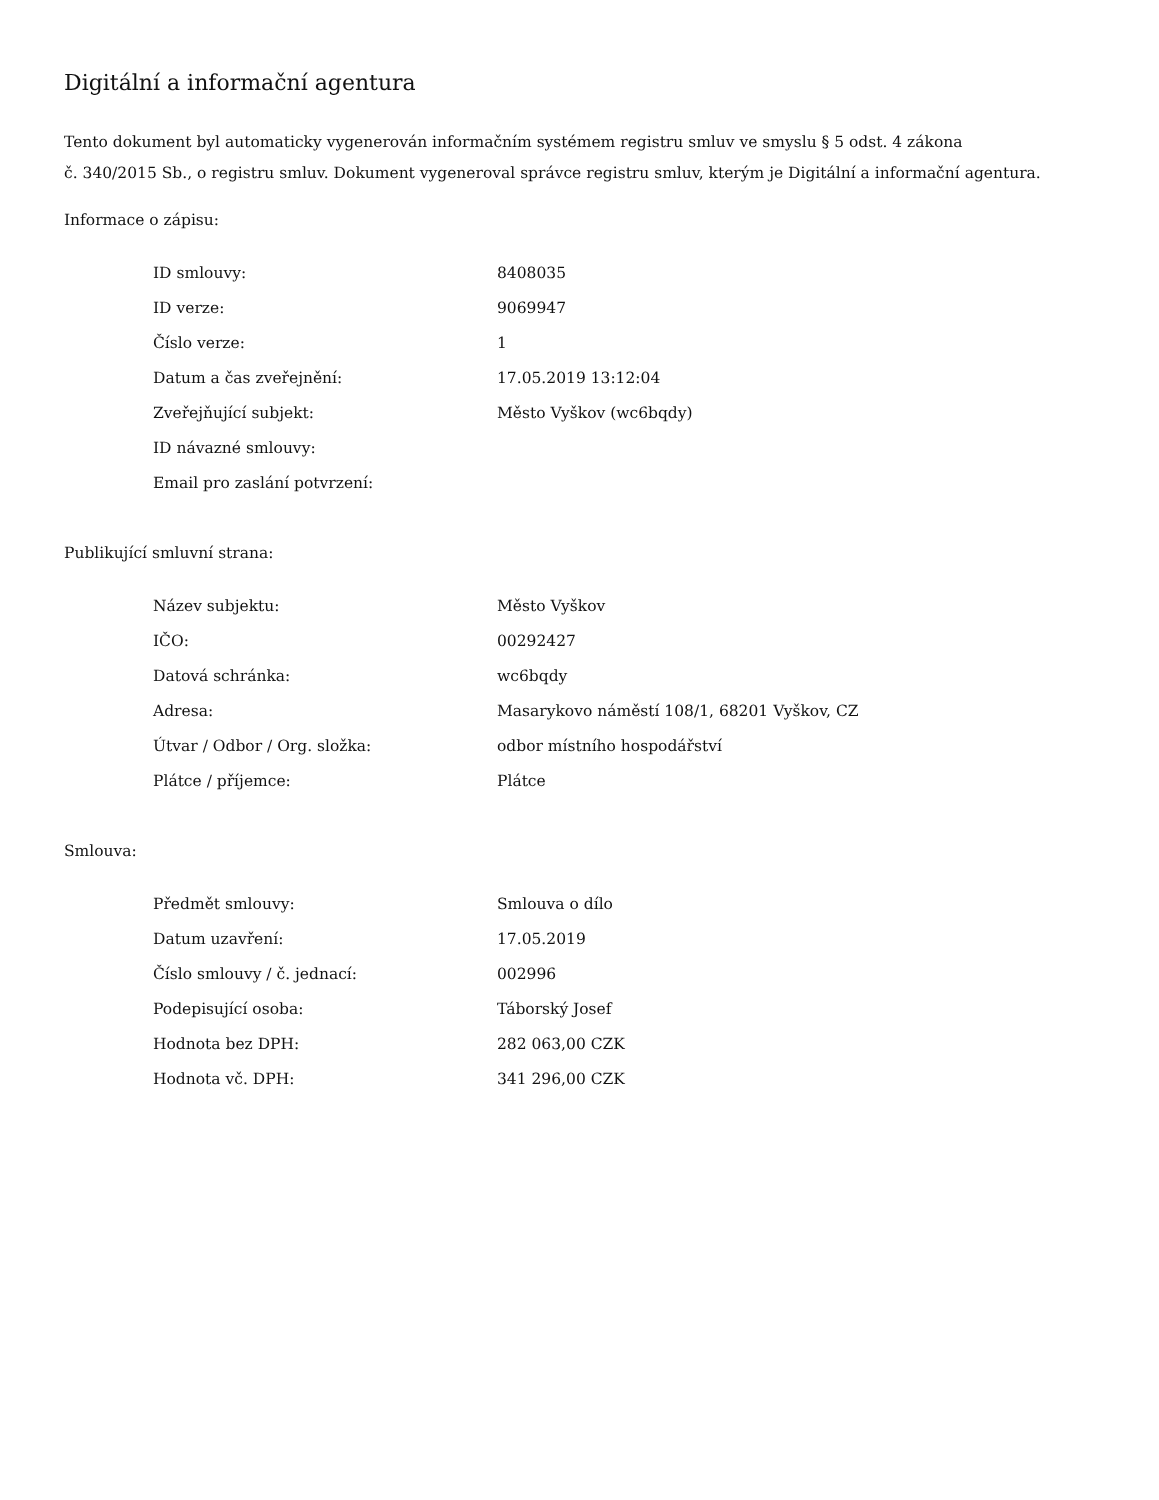Digitální a informační agentura
Tento dokument byl automaticky vygenerován informačním systémem registru smluv ve smyslu § 5 odst. 4 zákona
č. 340/2015 Sb., o registru smluv. Dokument vygeneroval správce registru smluv, kterým je Digitální a informační agentura.
Informace o zápisu:
| ID smlouvy: | 8408035 |
| ID verze: | 9069947 |
| Číslo verze: | 1 |
| Datum a čas zveřejnění: | 17.05.2019 13:12:04 |
| Zveřejňující subjekt: | Město Vyškov (wc6bqdy) |
| ID návazné smlouvy: | |
| Email pro zaslání potvrzení: | |
Publikující smluvní strana:
| Název subjektu: | Město Vyškov |
| IČO: | 00292427 |
| Datová schránka: | wc6bqdy |
| Adresa: | Masarykovo náměstí 108/1, 68201 Vyškov, CZ |
| Útvar / Odbor / Org. složka: | odbor místního hospodářství |
| Plátce / příjemce: | Plátce |
Smlouva:
| Předmět smlouvy: | Smlouva o dílo |
| Datum uzavření: | 17.05.2019 |
| Číslo smlouvy / č. jednací: | 002996 |
| Podepisující osoba: | Táborský Josef |
| Hodnota bez DPH: | 282 063,00 CZK |
| Hodnota vč. DPH: | 341 296,00 CZK |